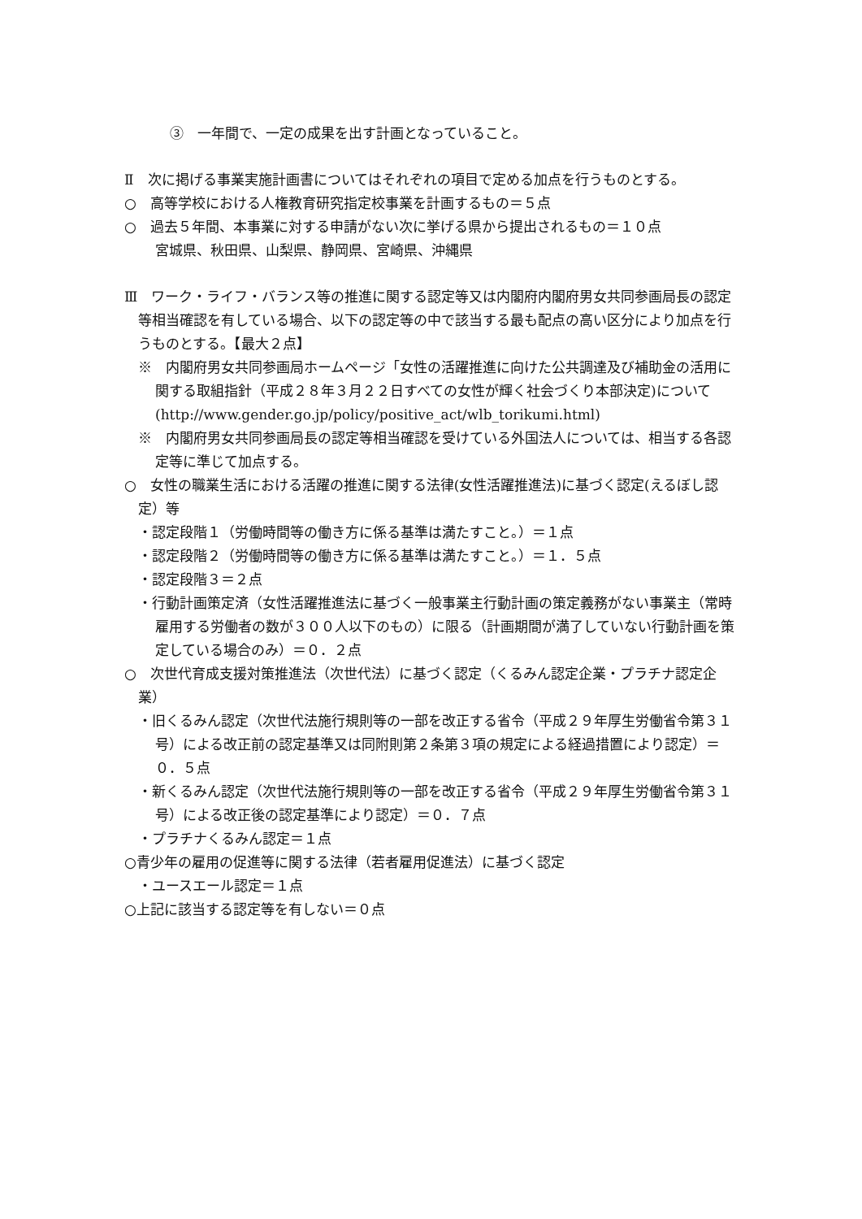③　一年間で、一定の成果を出す計画となっていること。
Ⅱ　次に掲げる事業実施計画書についてはそれぞれの項目で定める加点を行うものとする。
○　高等学校における人権教育研究指定校事業を計画するもの＝５点
○　過去５年間、本事業に対する申請がない次に挙げる県から提出されるもの＝１０点
宮城県、秋田県、山梨県、静岡県、宮崎県、沖縄県
Ⅲ　ワーク・ライフ・バランス等の推進に関する認定等又は内閣府内閣府男女共同参画局長の認定等相当確認を有している場合、以下の認定等の中で該当する最も配点の高い区分により加点を行うものとする。【最大２点】
※　内閣府男女共同参画局ホームページ「女性の活躍推進に向けた公共調達及び補助金の活用に関する取組指針（平成２８年３月２２日すべての女性が輝く社会づくり本部決定)について(http://www.gender.go.jp/policy/positive_act/wlb_torikumi.html)
※　内閣府男女共同参画局長の認定等相当確認を受けている外国法人については、相当する各認定等に準じて加点する。
○　女性の職業生活における活躍の推進に関する法律(女性活躍推進法)に基づく認定(えるぼし認定）等
・認定段階１（労働時間等の働き方に係る基準は満たすこと。）＝１点
・認定段階２（労働時間等の働き方に係る基準は満たすこと。）＝１．５点
・認定段階３＝２点
・行動計画策定済（女性活躍推進法に基づく一般事業主行動計画の策定義務がない事業主（常時雇用する労働者の数が３００人以下のもの）に限る（計画期間が満了していない行動計画を策定している場合のみ）＝０．２点
○　次世代育成支援対策推進法（次世代法）に基づく認定（くるみん認定企業・プラチナ認定企業）
・旧くるみん認定（次世代法施行規則等の一部を改正する省令（平成２９年厚生労働省令第３１号）による改正前の認定基準又は同附則第２条第３項の規定による経過措置により認定）＝０．５点
・新くるみん認定（次世代法施行規則等の一部を改正する省令（平成２９年厚生労働省令第３１号）による改正後の認定基準により認定）＝０．７点
・プラチナくるみん認定＝１点
○青少年の雇用の促進等に関する法律（若者雇用促進法）に基づく認定
・ユースエール認定＝１点
○上記に該当する認定等を有しない＝０点